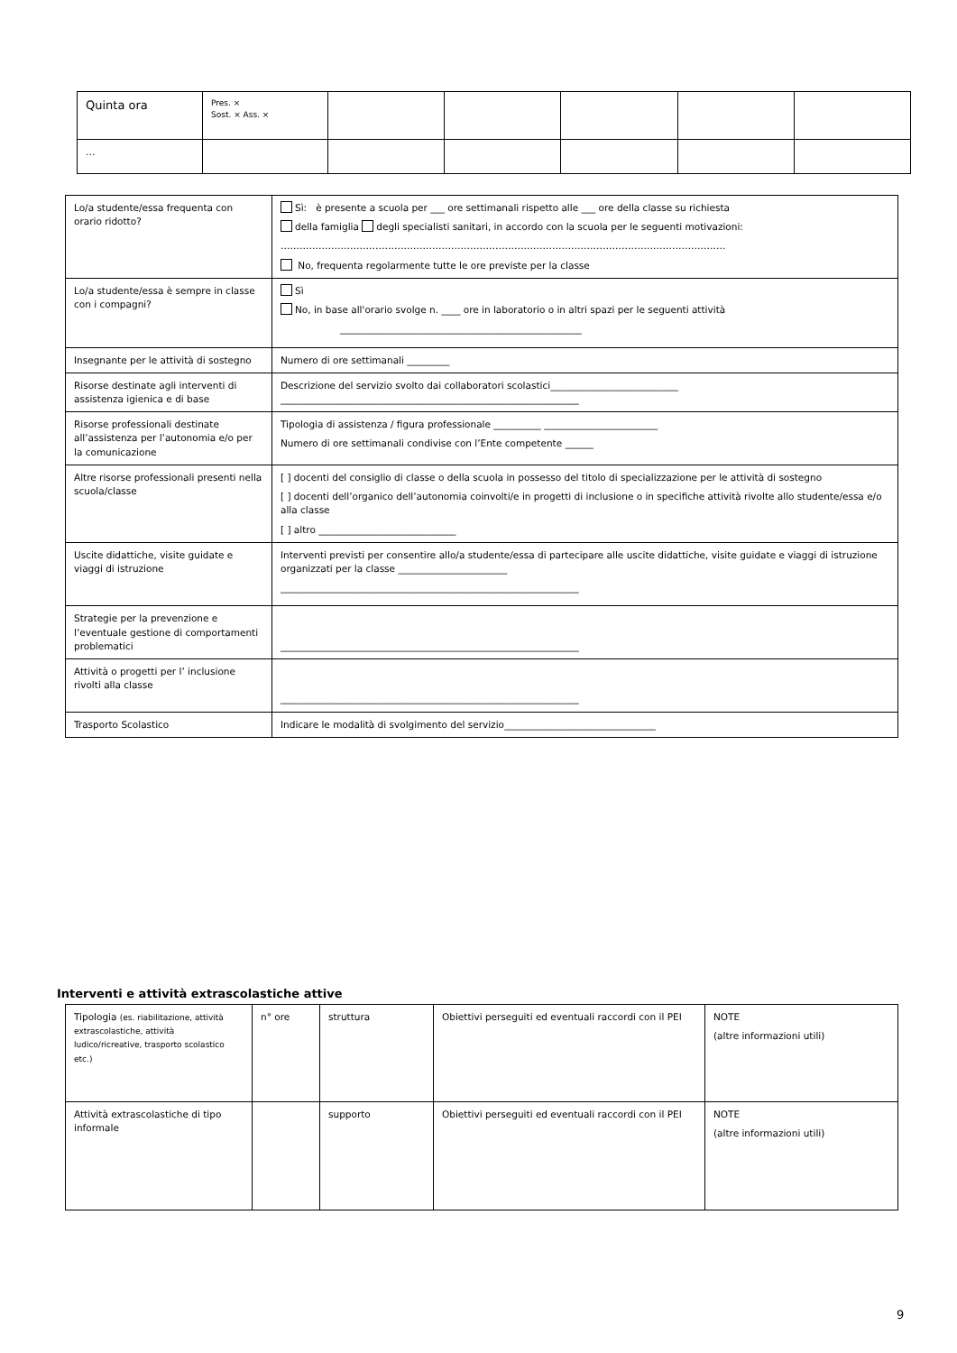| Quinta ora | Pres. × Sost. × Ass. × | | | | | |
| … | | | | | | |
| Lo/a studente/essa frequenta con orario ridotto? | Sì: è presente a scuola per ___ ore settimanali rispetto alle ___ ore della classe su richiesta della famiglia degli specialisti sanitari, in accordo con la scuola per le seguenti motivazioni: …………………………………………………………………………………………………………………………… No, frequenta regolarmente tutte le ore previste per la classe |
| Lo/a studente/essa è sempre in classe con i compagni? | Sì No, in base all'orario svolge n. ____ ore in laboratorio o in altri spazi per le seguenti attività ___________________________________________________ |
| Insegnante per le attività di sostegno | Numero di ore settimanali _________ |
| Risorse destinate agli interventi di assistenza igienica e di base | Descrizione del servizio svolto dai collaboratori scolastici___________________________ _______________________________________________________________ |
| Risorse professionali destinate all’assistenza per l’autonomia e/o per la comunicazione | Tipologia di assistenza / figura professionale __________ ________________________ Numero di ore settimanali condivise con l’Ente competente ______ |
| Altre risorse professionali presenti nella scuola/classe | [ ] docenti del consiglio di classe o della scuola in possesso del titolo di specializzazione per le attività di sostegno [ ] docenti dell’organico dell’autonomia coinvolti/e in progetti di inclusione o in specifiche attività rivolte allo studente/essa e/o alla classe [ ] altro _____________________________ |
| Uscite didattiche, visite guidate e viaggi di istruzione | Interventi previsti per consentire allo/a studente/essa di partecipare alle uscite didattiche, visite guidate e viaggi di istruzione organizzati per la classe _______________________ _______________________________________________________________ |
| Strategie per la prevenzione e l’eventuale gestione di comportamenti problematici | _______________________________________________________________ |
| Attività o progetti per l’ inclusione rivolti alla classe | _______________________________________________________________ |
| Trasporto Scolastico | Indicare le modalità di svolgimento del servizio________________________________ |
Interventi e attività extrascolastiche attive
| Tipologia (es. riabilitazione, attività extrascolastiche, attività ludico/ricreative, trasporto scolastico etc.) | n° ore | struttura | Obiettivi perseguiti ed eventuali raccordi con il PEI | NOTE (altre informazioni utili) |
| Attività extrascolastiche di tipo informale | | supporto | Obiettivi perseguiti ed eventuali raccordi con il PEI | NOTE (altre informazioni utili) |
9